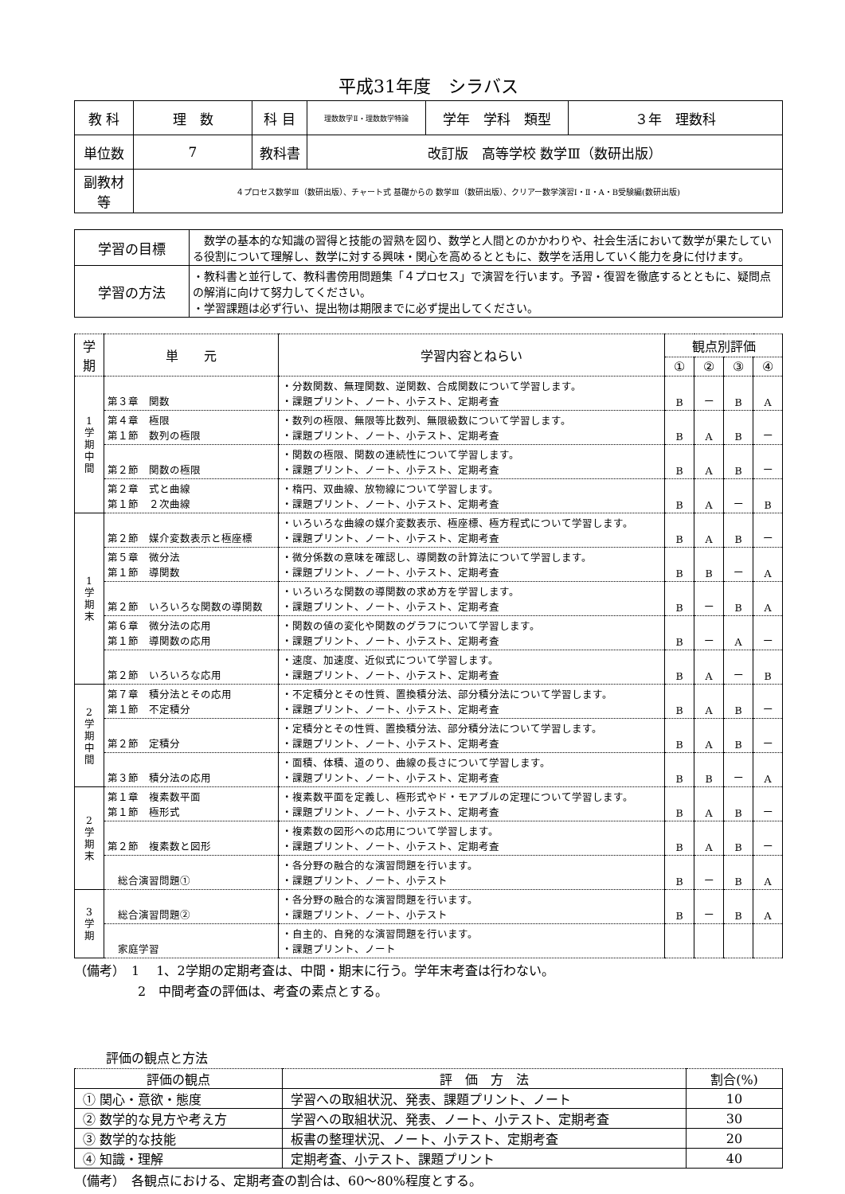平成31年度　シラバス
| 教 科 | 理 数 | 科 目 | 理数数学Ⅱ・理数数学特論 | 学年 学科 類型 | ３年 理数科 |
| 単位数 | 7 | 教科書 | 改訂版 高等学校 数学Ⅲ（数研出版） | | |
| 副教材等 | ４プロセス数学Ⅲ（数研出版）、チャート式 基礎からの 数学Ⅲ（数研出版）、クリアー数学演習Ⅰ・Ⅱ・A・B受験編(数研出版) | | | | |
| 学習の目標 | 数学の基本的な知識の習得と技能の習熟を図り、数学と人間とのかかわりや、社会生活において数学が果たしている役割について理解し、数学に対する興味・関心を高めるとともに、数学を活用していく能力を身に付けます。 |
| 学習の方法 | ・教科書と並行して、教科書傍用問題集「４プロセス」で演習を行います。予習・復習を徹底するとともに、疑問点の解消に向けて努力してください。 ・学習課題は必ず行い、提出物は期限までに必ず提出してください。 |
| 学期 | 単 元 | 学習内容とねらい | 観点別評価 | | | |
| --- | --- | --- | --- | --- | --- | --- |
| | | | ① | ② | ③ | ④ |
| 1 学 期 中 間 | 第３章 関数 | ・分数関数、無理関数、逆関数、合成関数について学習します。 ・課題プリント、ノート、小テスト、定期考査 | B | ー | B | A |
| | 第４章 極限 第１節 数列の極限 | ・数列の極限、無限等比数列、無限級数について学習します。 ・課題プリント、ノート、小テスト、定期考査 | B | A | B | ー |
| | 第２節 関数の極限 | ・関数の極限、関数の連続性について学習します。 ・課題プリント、ノート、小テスト、定期考査 | B | A | B | ー |
| | 第２章 式と曲線 第１節 ２次曲線 | ・楕円、双曲線、放物線について学習します。 ・課題プリント、ノート、小テスト、定期考査 | B | A | ー | B |
| 1 学 期 末 | 第２節 媒介変数表示と極座標 | ・いろいろな曲線の媒介変数表示、極座標、極方程式について学習します。 ・課題プリント、ノート、小テスト、定期考査 | B | A | B | ー |
| | 第５章 微分法 第１節 導関数 | ・微分係数の意味を確認し、導関数の計算法について学習します。 ・課題プリント、ノート、小テスト、定期考査 | B | B | ー | A |
| | 第２節 いろいろな関数の導関数 | ・いろいろな関数の導関数の求め方を学習します。 ・課題プリント、ノート、小テスト、定期考査 | B | ー | B | A |
| | 第６章 微分法の応用 第１節 導関数の応用 | ・関数の値の変化や関数のグラフについて学習します。 ・課題プリント、ノート、小テスト、定期考査 | B | ー | A | ー |
| | 第２節 いろいろな応用 | ・速度、加速度、近似式について学習します。 ・課題プリント、ノート、小テスト、定期考査 | B | A | ー | B |
| 2 学 期 中 間 | 第７章 積分法とその応用 第１節 不定積分 | ・不定積分とその性質、置換積分法、部分積分法について学習します。 ・課題プリント、ノート、小テスト、定期考査 | B | A | B | ー |
| | 第２節 定積分 | ・定積分とその性質、置換積分法、部分積分法について学習します。 ・課題プリント、ノート、小テスト、定期考査 | B | A | B | ー |
| | 第３節 積分法の応用 | ・面積、体積、道のり、曲線の長さについて学習します。 ・課題プリント、ノート、小テスト、定期考査 | B | B | ー | A |
| 2 学 期 末 | 第１章 複素数平面 第１節 極形式 | ・複素数平面を定義し、極形式やド・モアブルの定理について学習します。 ・課題プリント、ノート、小テスト、定期考査 | B | A | B | ー |
| | 第２節 複素数と図形 | ・複素数の図形への応用について学習します。 ・課題プリント、ノート、小テスト、定期考査 | B | A | B | ー |
| | 総合演習問題① | ・各分野の融合的な演習問題を行います。 ・課題プリント、ノート、小テスト | B | ー | B | A |
| 3 学 期 | 総合演習問題② | ・各分野の融合的な演習問題を行います。 ・課題プリント、ノート、小テスト | B | ー | B | A |
| | 家庭学習 | ・自主的、自発的な演習問題を行います。 ・課題プリント、ノート | | | | |
（備考）　1　 1、2学期の定期考査は、中間・期末に行う。学年末考査は行わない。
　　　　　2　中間考査の評価は、考査の素点とする。
評価の観点と方法
| 評価の観点 | 評 価 方 法 | 割合(%) |
| ① 関心・意欲・態度 | 学習への取組状況、発表、課題プリント、ノート | 10 |
| ② 数学的な見方や考え方 | 学習への取組状況、発表、ノート、小テスト、定期考査 | 30 |
| ③ 数学的な技能 | 板書の整理状況、ノート、小テスト、定期考査 | 20 |
| ④ 知識・理解 | 定期考査、小テスト、課題プリント | 40 |
（備考）　各観点における、定期考査の割合は、60～80%程度とする。